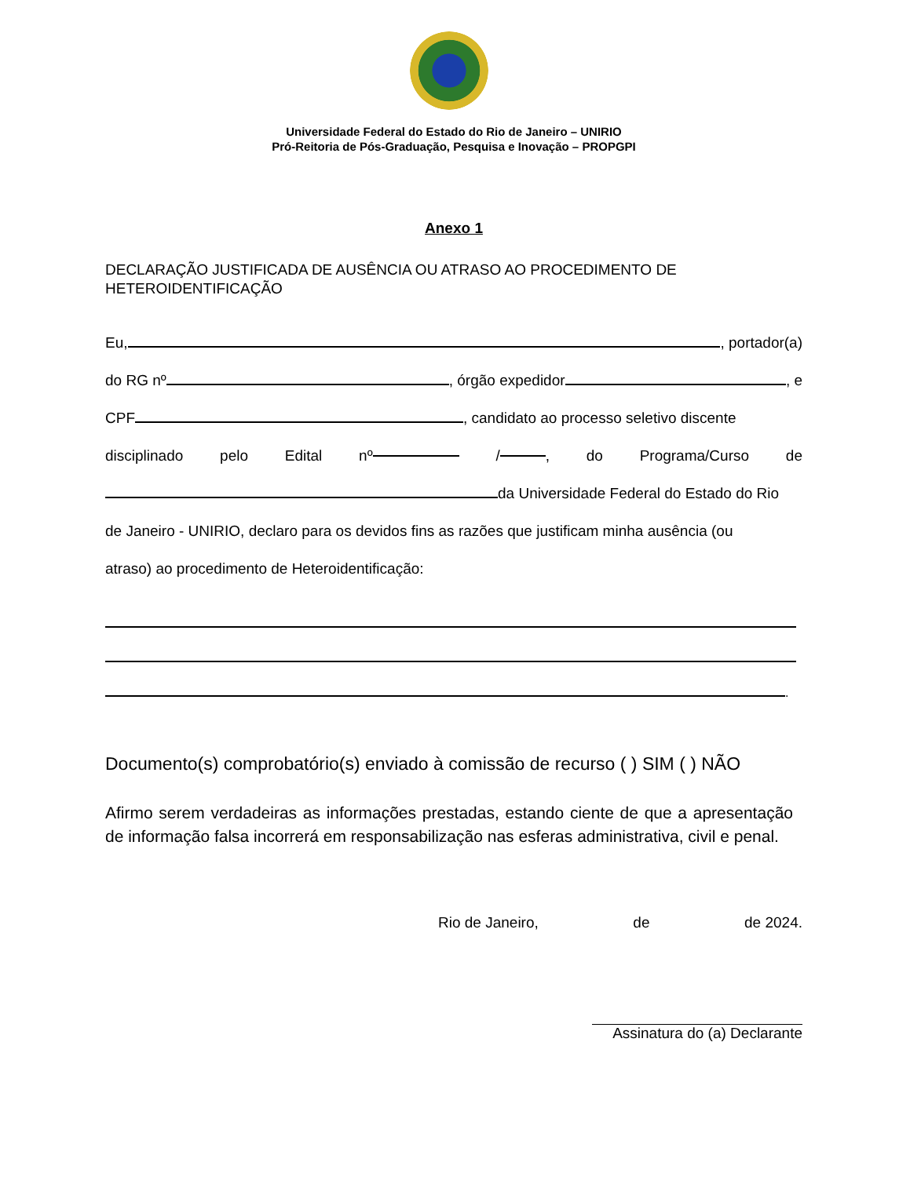Universidade Federal do Estado do Rio de Janeiro – UNIRIO
Pró-Reitoria de Pós-Graduação, Pesquisa e Inovação – PROPGPI
Anexo 1
DECLARAÇÃO JUSTIFICADA DE AUSÊNCIA OU ATRASO AO PROCEDIMENTO DE HETEROIDENTIFICAÇÃO
Eu, , portador(a)
do RG nº , órgão expedidor , e
CPF , candidato ao processo seletivo discente
disciplinado pelo Edital nº / , do Programa/Curso de
da Universidade Federal do Estado do Rio
de Janeiro - UNIRIO, declaro para os devidos fins as razões que justificam minha ausência (ou
atraso) ao procedimento de Heteroidentificação:
.
Documento(s) comprobatório(s) enviado à comissão de recurso ( ) SIM ( ) NÃO
Afirmo serem verdadeiras as informações prestadas, estando ciente de que a apresentação de informação falsa incorrerá em responsabilização nas esferas administrativa, civil e penal.
Rio de Janeiro, de de 2024.
Assinatura do (a) Declarante